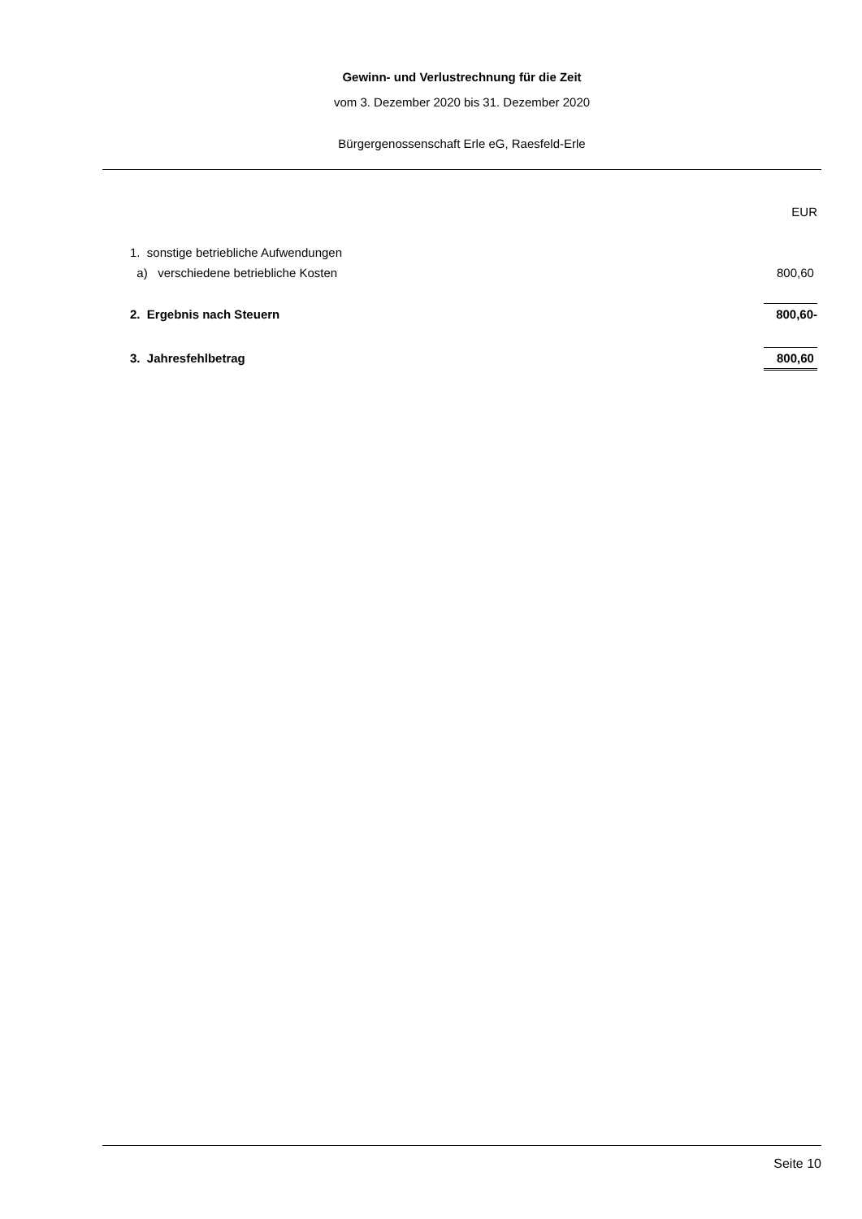Gewinn- und Verlustrechnung für die Zeit
vom 3. Dezember 2020 bis 31. Dezember 2020
Bürgergenossenschaft Erle eG, Raesfeld-Erle
| | EUR |
| 1. sonstige betriebliche Aufwendungen | |
| a) verschiedene betriebliche Kosten | 800,60 |
| 2. Ergebnis nach Steuern | 800,60- |
| 3. Jahresfehlbetrag | 800,60 |
Seite 10